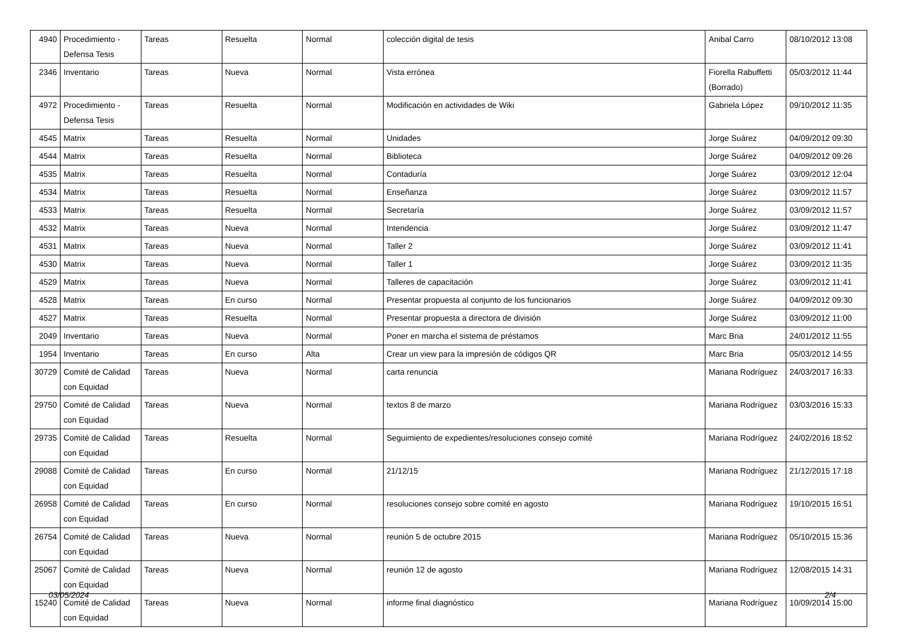| 4940 | Procedimiento - Defensa Tesis | Tareas | Resuelta | Normal | colección digital de tesis | Anibal Carro | 08/10/2012 13:08 |
| 2346 | Inventario | Tareas | Nueva | Normal | Vista errónea | Fiorella Rabuffetti (Borrado) | 05/03/2012 11:44 |
| 4972 | Procedimiento - Defensa Tesis | Tareas | Resuelta | Normal | Modificación en actividades de Wiki | Gabriela López | 09/10/2012 11:35 |
| 4545 | Matrix | Tareas | Resuelta | Normal | Unidades | Jorge Suárez | 04/09/2012 09:30 |
| 4544 | Matrix | Tareas | Resuelta | Normal | Biblioteca | Jorge Suárez | 04/09/2012 09:26 |
| 4535 | Matrix | Tareas | Resuelta | Normal | Contaduría | Jorge Suárez | 03/09/2012 12:04 |
| 4534 | Matrix | Tareas | Resuelta | Normal | Enseñanza | Jorge Suárez | 03/09/2012 11:57 |
| 4533 | Matrix | Tareas | Resuelta | Normal | Secretaría | Jorge Suárez | 03/09/2012 11:57 |
| 4532 | Matrix | Tareas | Nueva | Normal | Intendencia | Jorge Suárez | 03/09/2012 11:47 |
| 4531 | Matrix | Tareas | Nueva | Normal | Taller 2 | Jorge Suárez | 03/09/2012 11:41 |
| 4530 | Matrix | Tareas | Nueva | Normal | Taller 1 | Jorge Suárez | 03/09/2012 11:35 |
| 4529 | Matrix | Tareas | Nueva | Normal | Talleres de capacitación | Jorge Suárez | 03/09/2012 11:41 |
| 4528 | Matrix | Tareas | En curso | Normal | Presentar propuesta al conjunto de los funcionarios | Jorge Suárez | 04/09/2012 09:30 |
| 4527 | Matrix | Tareas | Resuelta | Normal | Presentar propuesta a directora de división | Jorge Suárez | 03/09/2012 11:00 |
| 2049 | Inventario | Tareas | Nueva | Normal | Poner en marcha el sistema de préstamos | Marc Bria | 24/01/2012 11:55 |
| 1954 | Inventario | Tareas | En curso | Alta | Crear un view para la impresión de códigos QR | Marc Bria | 05/03/2012 14:55 |
| 30729 | Comité de Calidad con Equidad | Tareas | Nueva | Normal | carta renuncia | Mariana Rodríguez | 24/03/2017 16:33 |
| 29750 | Comité de Calidad con Equidad | Tareas | Nueva | Normal | textos 8 de marzo | Mariana Rodríguez | 03/03/2016 15:33 |
| 29735 | Comité de Calidad con Equidad | Tareas | Resuelta | Normal | Seguimiento de expedientes/resoluciones consejo comité | Mariana Rodríguez | 24/02/2016 18:52 |
| 29088 | Comité de Calidad con Equidad | Tareas | En curso | Normal | 21/12/15 | Mariana Rodríguez | 21/12/2015 17:18 |
| 26958 | Comité de Calidad con Equidad | Tareas | En curso | Normal | resoluciones consejo sobre comité en agosto | Mariana Rodríguez | 19/10/2015 16:51 |
| 26754 | Comité de Calidad con Equidad | Tareas | Nueva | Normal | reunión 5 de octubre 2015 | Mariana Rodríguez | 05/10/2015 15:36 |
| 25067 | Comité de Calidad con Equidad | Tareas | Nueva | Normal | reunión 12 de agosto | Mariana Rodríguez | 12/08/2015 14:31 |
| 15240 | Comité de Calidad con Equidad | Tareas | Nueva | Normal | informe final diagnóstico | Mariana Rodríguez | 10/09/2014 15:00 |
03/05/2024 2/4